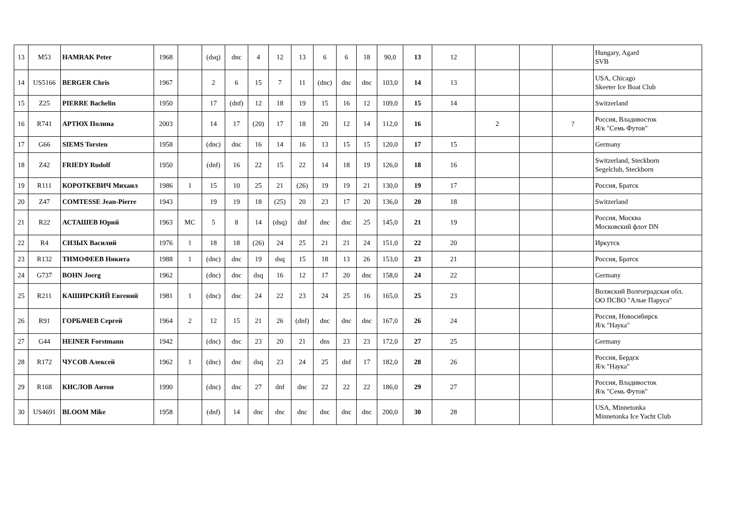| 13 | M53 | HAMRAK Peter | 1968 | | (dsq) | dnc | 4 | 12 | 13 | 6 | 6 | 18 | 90,0 | 13 | 12 | | | | Hungary, Agard SVB |
| 14 | US5166 | BERGER Chris | 1967 | | 2 | 6 | 15 | 7 | 11 | (dnc) | dnc | dnc | 103,0 | 14 | 13 | | | | USA, Chicago Skeeter Ice Boat Club |
| 15 | Z25 | PIERRE Bachelin | 1950 | | 17 | (dnf) | 12 | 18 | 19 | 15 | 16 | 12 | 109,0 | 15 | 14 | | | | Switzerland |
| 16 | R741 | АРТЮХ Полина | 2003 | | 14 | 17 | (20) | 17 | 18 | 20 | 12 | 14 | 112,0 | 16 | | 2 | | ? | Россия, Владивосток Я/к "Семь Футов" |
| 17 | G66 | SIEMS Torsten | 1958 | | (dnc) | dnc | 16 | 14 | 16 | 13 | 15 | 15 | 120,0 | 17 | 15 | | | | Germany |
| 18 | Z42 | FRIEDY Rudolf | 1950 | | (dnf) | 16 | 22 | 15 | 22 | 14 | 18 | 19 | 126,0 | 18 | 16 | | | | Switzerland, Steckborn Segelclub, Steckborn |
| 19 | R111 | КОРОТКЕВИЧ Михаил | 1986 | 1 | 15 | 10 | 25 | 21 | (26) | 19 | 19 | 21 | 130,0 | 19 | 17 | | | | Россия, Братск |
| 20 | Z47 | COMTESSE Jean-Pierre | 1943 | | 19 | 19 | 18 | (25) | 20 | 23 | 17 | 20 | 136,0 | 20 | 18 | | | | Switzerland |
| 21 | R22 | АСТАШЕВ Юрий | 1963 | МС | 5 | 8 | 14 | (dsq) | dnf | dnc | dnc | 25 | 145,0 | 21 | 19 | | | | Россия, Москва Московский флот DN |
| 22 | R4 | СИЗЫХ Василий | 1976 | 1 | 18 | 18 | (26) | 24 | 25 | 21 | 21 | 24 | 151,0 | 22 | 20 | | | | Иркутск |
| 23 | R132 | ТИМОФЕЕВ Никита | 1988 | 1 | (dnc) | dnc | 19 | dsq | 15 | 18 | 13 | 26 | 153,0 | 23 | 21 | | | | Россия, Братск |
| 24 | G737 | BOHN Joerg | 1962 | | (dnc) | dnc | dsq | 16 | 12 | 17 | 20 | dnc | 158,0 | 24 | 22 | | | | Germany |
| 25 | R211 | КАШИРСКИЙ Евгений | 1981 | 1 | (dnc) | dnc | 24 | 22 | 23 | 24 | 25 | 16 | 165,0 | 25 | 23 | | | | Волжский Волгоградская обл. ОО ПСВО "Алые Паруса" |
| 26 | R91 | ГОРБАЧЕВ Сергей | 1964 | 2 | 12 | 15 | 21 | 26 | (dnf) | dnc | dnc | dnc | 167,0 | 26 | 24 | | | | Россия, Новосибирск Я/к "Наука" |
| 27 | G44 | HEINER Forstmann | 1942 | | (dnc) | dnc | 23 | 20 | 21 | dns | 23 | 23 | 172,0 | 27 | 25 | | | | Germany |
| 28 | R172 | ЧУСОВ Алексей | 1962 | 1 | (dnc) | dnc | dsq | 23 | 24 | 25 | dnf | 17 | 182,0 | 28 | 26 | | | | Россия, Бердск Я/к "Наука" |
| 29 | R168 | КИСЛОВ Антон | 1990 | | (dnc) | dnc | 27 | dnf | dnc | 22 | 22 | 22 | 186,0 | 29 | 27 | | | | Россия, Владивосток Я/к "Семь Футов" |
| 30 | US4691 | BLOOM Mike | 1958 | | (dnf) | 14 | dnc | dnc | dnc | dnc | dnc | dnc | 200,0 | 30 | 28 | | | | USA, Minnetonka Minnetonka Ice Yacht Club |